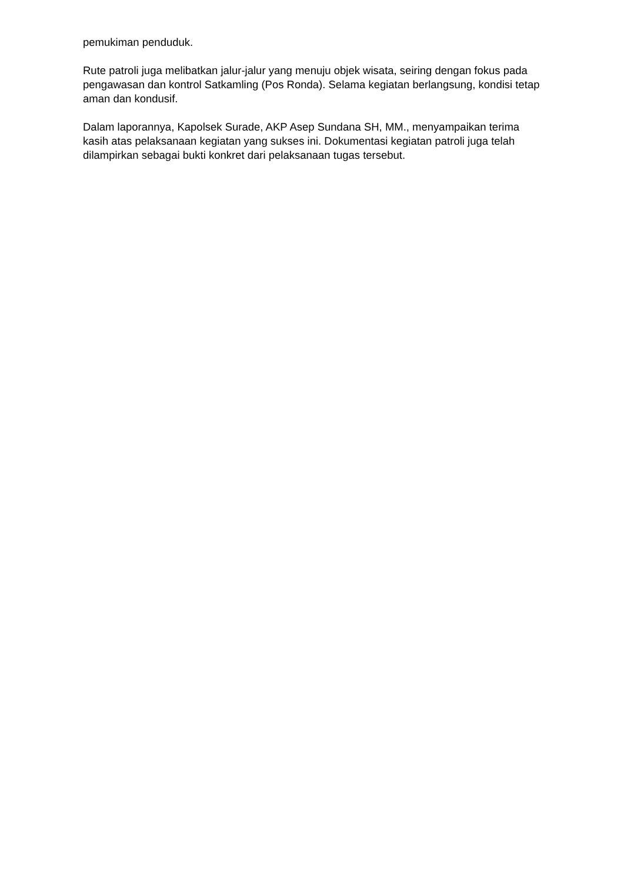pemukiman penduduk.
Rute patroli juga melibatkan jalur-jalur yang menuju objek wisata, seiring dengan fokus pada pengawasan dan kontrol Satkamling (Pos Ronda). Selama kegiatan berlangsung, kondisi tetap aman dan kondusif.
Dalam laporannya, Kapolsek Surade, AKP Asep Sundana SH, MM., menyampaikan terima kasih atas pelaksanaan kegiatan yang sukses ini. Dokumentasi kegiatan patroli juga telah dilampirkan sebagai bukti konkret dari pelaksanaan tugas tersebut.